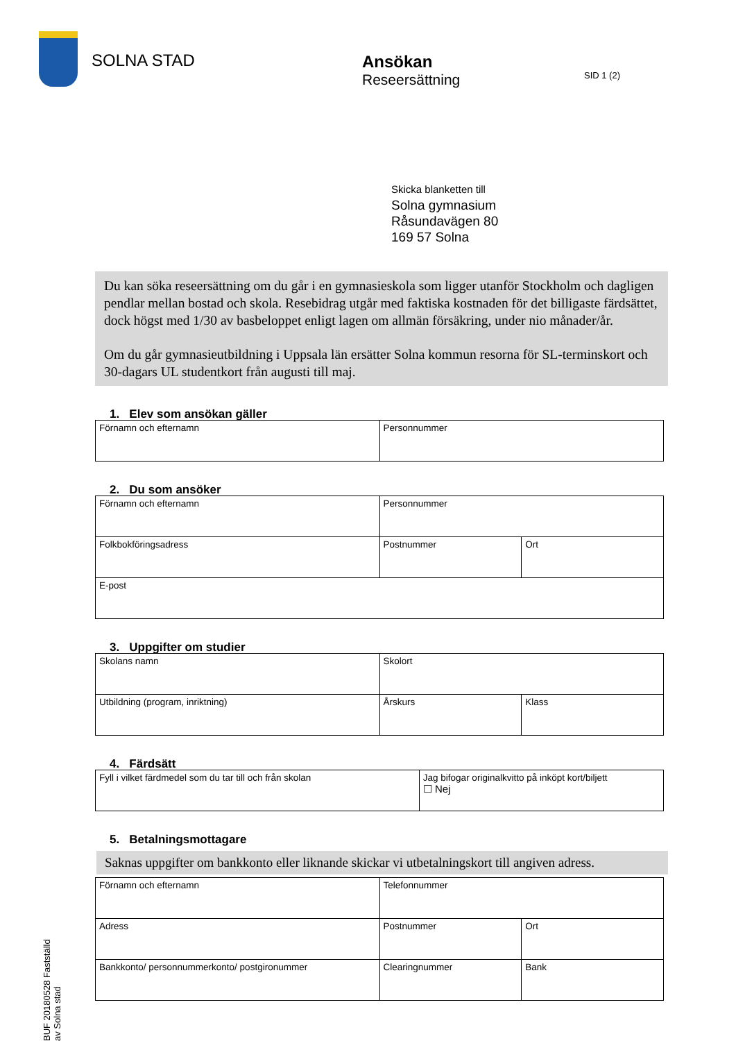SOLNA STAD Ansökan
Reseersättning
SID 1 (2)
Skicka blanketten till
Solna gymnasium
Råsundavägen 80
169 57 Solna
Du kan söka reseersättning om du går i en gymnasieskola som ligger utanför Stockholm och dagligen pendlar mellan bostad och skola. Resebidrag utgår med faktiska kostnaden för det billigaste färdsättet, dock högst med 1/30 av basbeloppet enligt lagen om allmän försäkring, under nio månader/år.
Om du går gymnasieutbildning i Uppsala län ersätter Solna kommun resorna för SL-terminskort och 30-dagars UL studentkort från augusti till maj.
1. Elev som ansökan gäller
| Förnamn och efternamn | Personnummer |
2. Du som ansöker
| Förnamn och efternamn | Personnummer | |
| Folkbokföringsadress | Postnummer | Ort |
| E-post | | |
3. Uppgifter om studier
| Skolans namn | Skolort | |
| Utbildning (program, inriktning) | Årskurs | Klass |
4. Färdsätt
| Fyll i vilket färdmedel som du tar till och från skolan | Jag bifogar originalkvitto på inköpt kort/biljett ☐ Nej |
5. Betalningsmottagare
Saknas uppgifter om bankkonto eller liknande skickar vi utbetalningskort till angiven adress.
| Förnamn och efternamn | Telefonnummer | |
| Adress | Postnummer | Ort |
| Bankkonto/ personnummerkonto/ postgironummer | Clearingnummer | Bank |
BUF 20180528 Fastställd av Solna stad